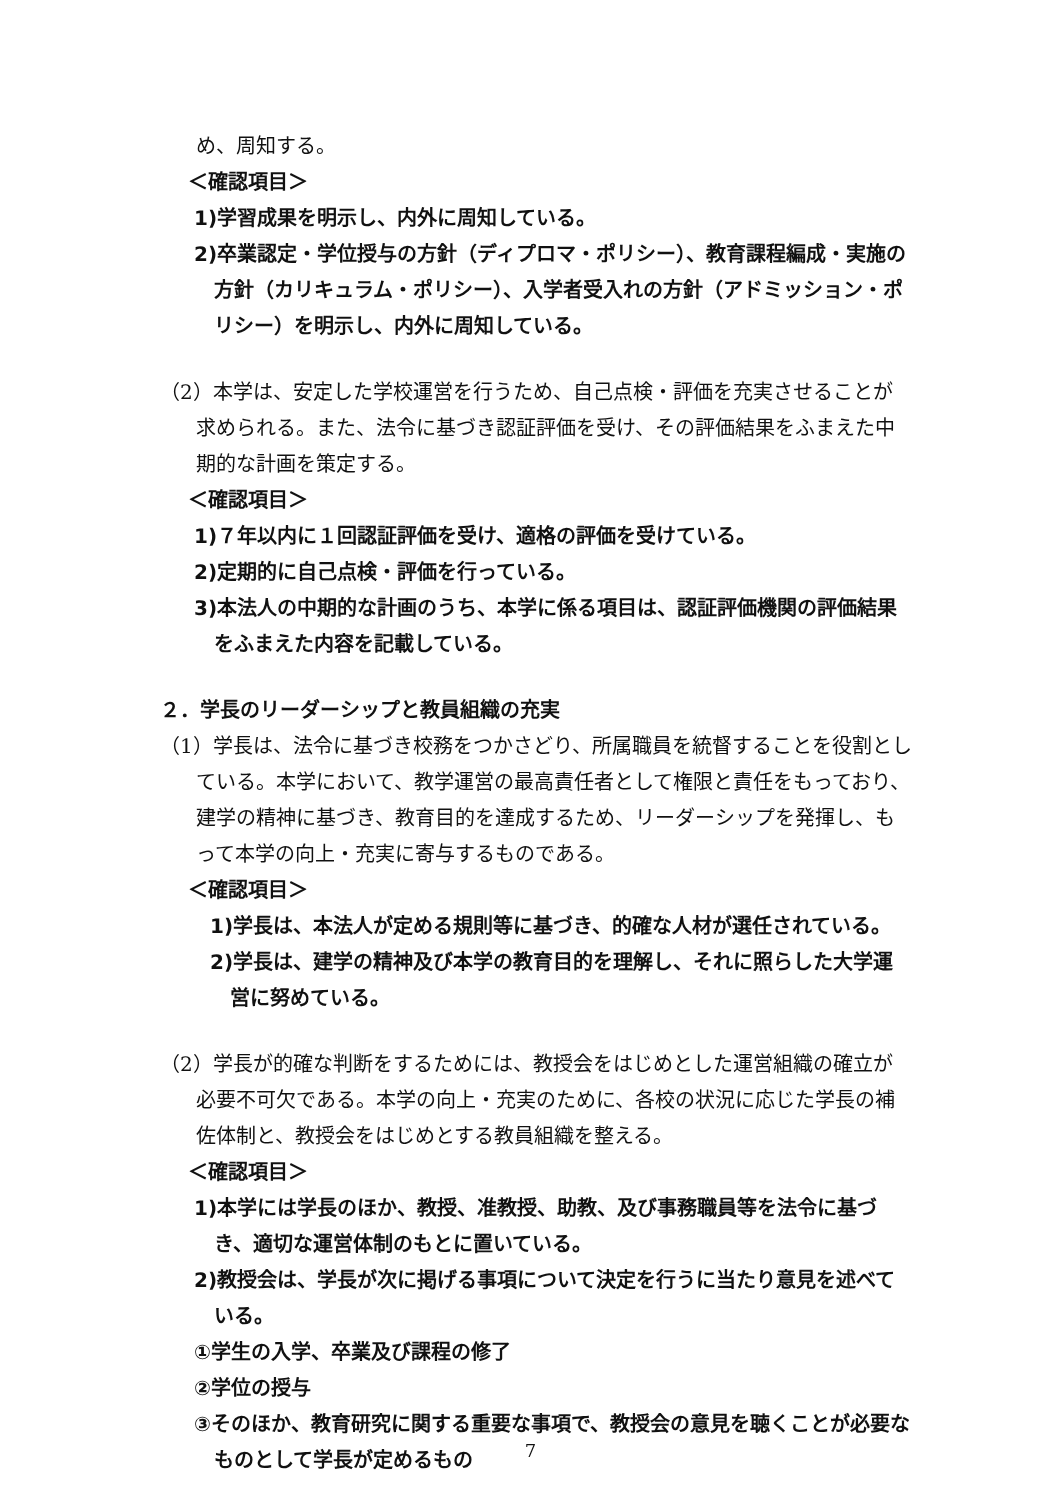め、周知する。
＜確認項目＞
1)学習成果を明示し、内外に周知している。
2)卒業認定・学位授与の方針（ディプロマ・ポリシー）、教育課程編成・実施の方針（カリキュラム・ポリシー）、入学者受入れの方針（アドミッション・ポリシー）を明示し、内外に周知している。
（2）本学は、安定した学校運営を行うため、自己点検・評価を充実させることが求められる。また、法令に基づき認証評価を受け、その評価結果をふまえた中期的な計画を策定する。
＜確認項目＞
1)７年以内に１回認証評価を受け、適格の評価を受けている。
2)定期的に自己点検・評価を行っている。
3)本法人の中期的な計画のうち、本学に係る項目は、認証評価機関の評価結果をふまえた内容を記載している。
２．学長のリーダーシップと教員組織の充実
（1）学長は、法令に基づき校務をつかさどり、所属職員を統督することを役割としている。本学において、教学運営の最高責任者として権限と責任をもっており、建学の精神に基づき、教育目的を達成するため、リーダーシップを発揮し、もって本学の向上・充実に寄与するものである。
＜確認項目＞
1)学長は、本法人が定める規則等に基づき、的確な人材が選任されている。
2)学長は、建学の精神及び本学の教育目的を理解し、それに照らした大学運営に努めている。
（2）学長が的確な判断をするためには、教授会をはじめとした運営組織の確立が必要不可欠である。本学の向上・充実のために、各校の状況に応じた学長の補佐体制と、教授会をはじめとする教員組織を整える。
＜確認項目＞
1)本学には学長のほか、教授、准教授、助教、及び事務職員等を法令に基づき、適切な運営体制のもとに置いている。
2)教授会は、学長が次に掲げる事項について決定を行うに当たり意見を述べている。
①学生の入学、卒業及び課程の修了
②学位の授与
③そのほか、教育研究に関する重要な事項で、教授会の意見を聴くことが必要なものとして学長が定めるもの
7